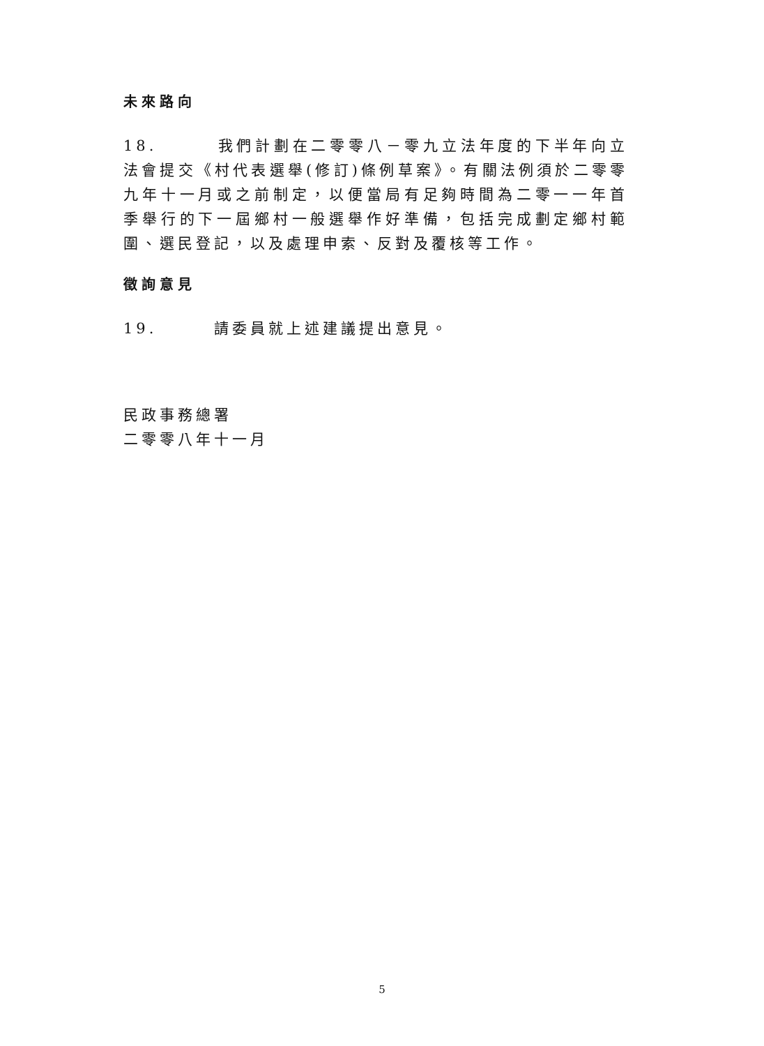未來路向
18. 我們計劃在二零零八－零九立法年度的下半年向立法會提交《村代表選舉(修訂)條例草案》。有關法例須於二零零九年十一月或之前制定，以便當局有足夠時間為二零一一年首季舉行的下一屆鄉村一般選舉作好準備，包括完成劃定鄉村範圍、選民登記，以及處理申索、反對及覆核等工作。
徵詢意見
19. 請委員就上述建議提出意見。
民政事務總署
二零零八年十一月
5